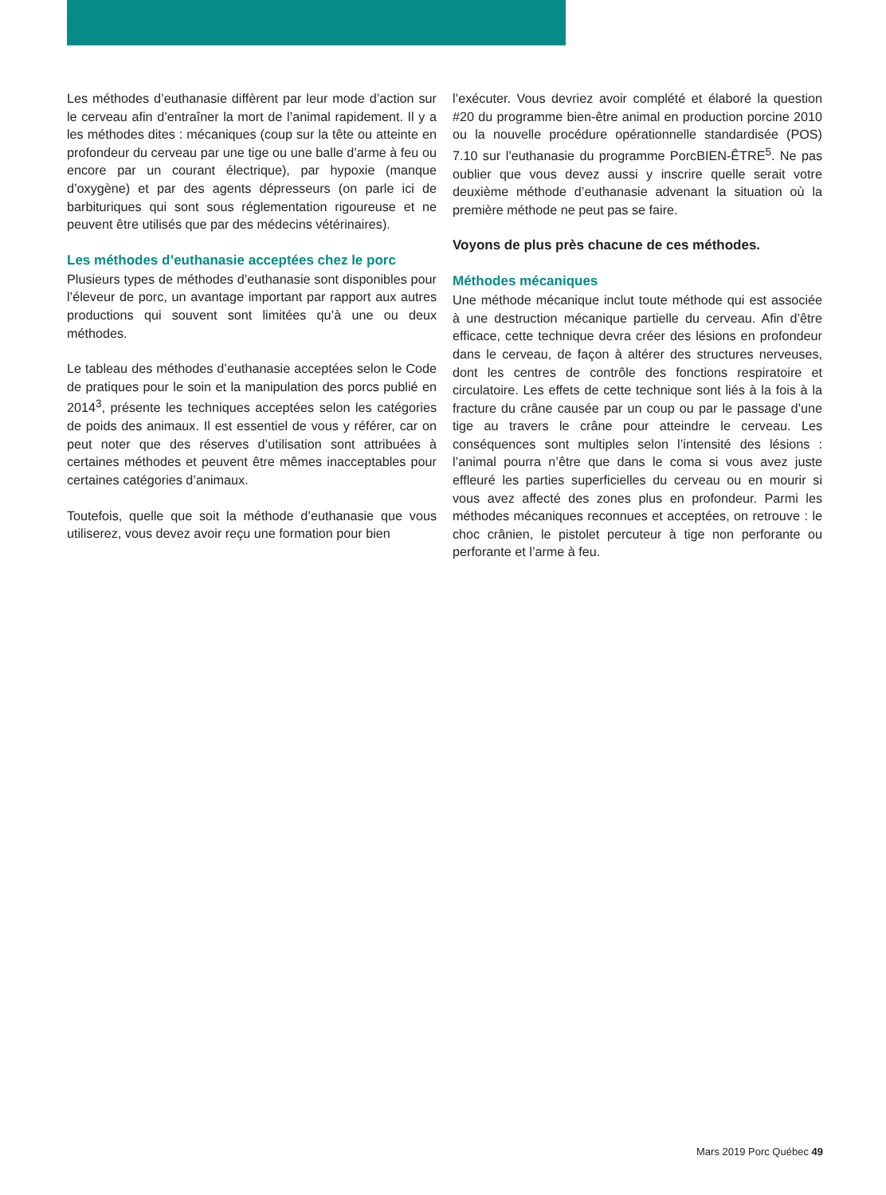Les méthodes d’euthanasie diffèrent par leur mode d’action sur le cerveau afin d’entraîner la mort de l’animal rapidement. Il y a les méthodes dites : mécaniques (coup sur la tête ou atteinte en profondeur du cerveau par une tige ou une balle d’arme à feu ou encore par un courant électrique), par hypoxie (manque d’oxygène) et par des agents dépresseurs (on parle ici de barbituriques qui sont sous réglementation rigoureuse et ne peuvent être utilisés que par des médecins vétérinaires).
Les méthodes d’euthanasie acceptées chez le porc
Plusieurs types de méthodes d’euthanasie sont disponibles pour l’éleveur de porc, un avantage important par rapport aux autres productions qui souvent sont limitées qu’à une ou deux méthodes.
Le tableau des méthodes d’euthanasie acceptées selon le Code de pratiques pour le soin et la manipulation des porcs publié en 2014<sup>3</sup>, présente les techniques acceptées selon les catégories de poids des animaux. Il est essentiel de vous y référer, car on peut noter que des réserves d’utilisation sont attribuées à certaines méthodes et peuvent être mêmes inacceptables pour certaines catégories d’animaux.
Toutefois, quelle que soit la méthode d’euthanasie que vous utiliserez, vous devez avoir reçu une formation pour bien
l’exécuter. Vous devriez avoir complété et élaboré la question #20 du programme bien-être animal en production porcine 2010 ou la nouvelle procédure opérationnelle standardisée (POS) 7.10 sur l’euthanasie du programme PorcBIEN-ÊTRE<sup>5</sup>. Ne pas oublier que vous devez aussi y inscrire quelle serait votre deuxième méthode d’euthanasie advenant la situation où la première méthode ne peut pas se faire.
Voyons de plus près chacune de ces méthodes.
Méthodes mécaniques
Une méthode mécanique inclut toute méthode qui est associée à une destruction mécanique partielle du cerveau. Afin d’être efficace, cette technique devra créer des lésions en profondeur dans le cerveau, de façon à altérer des structures nerveuses, dont les centres de contrôle des fonctions respiratoire et circulatoire. Les effets de cette technique sont liés à la fois à la fracture du crâne causée par un coup ou par le passage d’une tige au travers le crâne pour atteindre le cerveau. Les conséquences sont multiples selon l’intensité des lésions : l’animal pourra n’être que dans le coma si vous avez juste effleuré les parties superficielles du cerveau ou en mourir si vous avez affecté des zones plus en profondeur. Parmi les méthodes mécaniques reconnues et acceptées, on retrouve : le choc crânien, le pistolet percuteur à tige non perforante ou perforante et l’arme à feu.
Mars 2019 Porc Québec 49